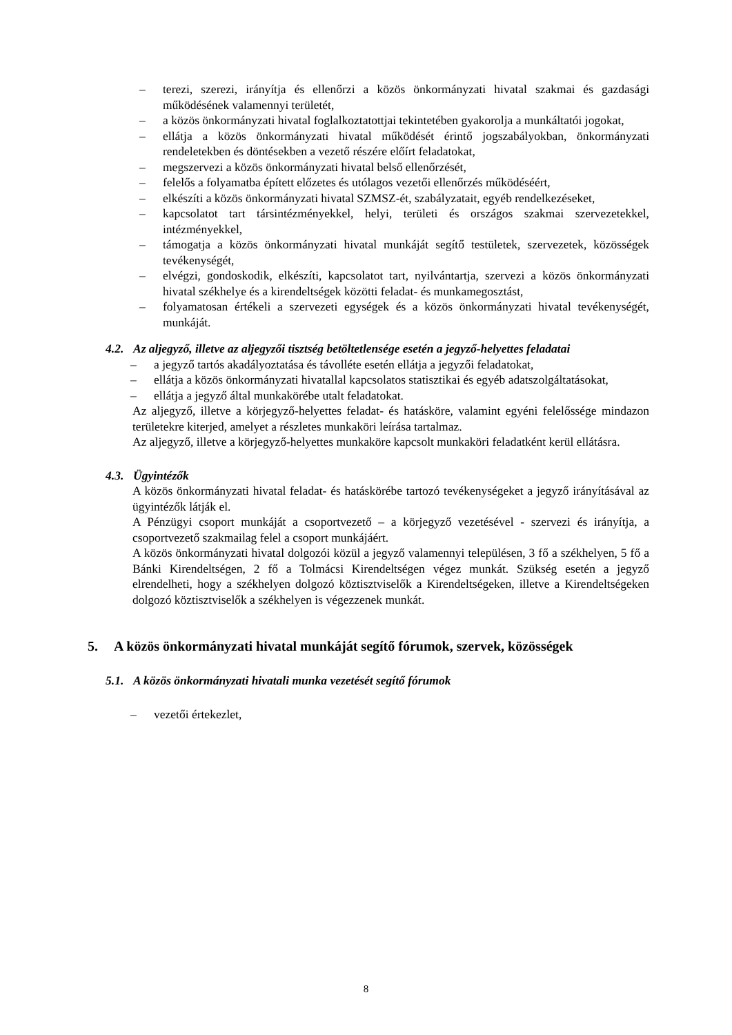– terezi, szerezi, irányítja és ellenőrzi a közös önkormányzati hivatal szakmai és gazdasági működésének valamennyi területét,
– a közös önkormányzati hivatal foglalkoztatottjai tekintetében gyakorolja a munkáltatói jogokat,
– ellátja a közös önkormányzati hivatal működését érintő jogszabályokban, önkormányzati rendeletekben és döntésekben a vezető részére előírt feladatokat,
– megszervezi a közös önkormányzati hivatal belső ellenőrzését,
– felelős a folyamatba épített előzetes és utólagos vezetői ellenőrzés működéséért,
– elkészíti a közös önkormányzati hivatal SZMSZ-ét, szabályzatait, egyéb rendelkezéseket,
– kapcsolatot tart társintézményekkel, helyi, területi és országos szakmai szervezetekkel, intézményekkel,
– támogatja a közös önkormányzati hivatal munkáját segítő testületek, szervezetek, közösségek tevékenységét,
– elvégzi, gondoskodik, elkészíti, kapcsolatot tart, nyilvántartja, szervezi a közös önkormányzati hivatal székhelye és a kirendeltségek közötti feladat- és munkamegosztást,
– folyamatosan értékeli a szervezeti egységek és a közös önkormányzati hivatal tevékenységét, munkáját.
4.2. Az aljegyző, illetve az aljegyzői tisztség betöltetlensége esetén a jegyző-helyettes feladatai
– a jegyző tartós akadályoztatása és távolléte esetén ellátja a jegyzői feladatokat,
– ellátja a közös önkormányzati hivatallal kapcsolatos statisztikai és egyéb adatszolgáltatásokat,
– ellátja a jegyző által munkakörébe utalt feladatokat.
Az aljegyző, illetve a körjegyző-helyettes feladat- és hatásköre, valamint egyéni felelőssége mindazon területekre kiterjed, amelyet a részletes munkaköri leírása tartalmaz.
Az aljegyző, illetve a körjegyző-helyettes munkaköre kapcsolt munkaköri feladatként kerül ellátásra.
4.3. Ügyintézők
A közös önkormányzati hivatal feladat- és hatáskörébe tartozó tevékenységeket a jegyző irányításával az ügyintézők látják el.
A Pénzügyi csoport munkáját a csoportvezető – a körjegyző vezetésével - szervezi és irányítja, a csoportvezető szakmailag felel a csoport munkájáért.
A közös önkormányzati hivatal dolgozói közül a jegyző valamennyi településen, 3 fő a székhelyen, 5 fő a Bánki Kirendeltségen, 2 fő a Tolmácsi Kirendeltségen végez munkát. Szükség esetén a jegyző elrendelheti, hogy a székhelyen dolgozó köztisztviselők a Kirendeltségeken, illetve a Kirendeltségeken dolgozó köztisztviselők a székhelyen is végezzenek munkát.
5. A közös önkormányzati hivatal munkáját segítő fórumok, szervek, közösségek
5.1. A közös önkormányzati hivatali munka vezetését segítő fórumok
– vezetői értekezlet,
8